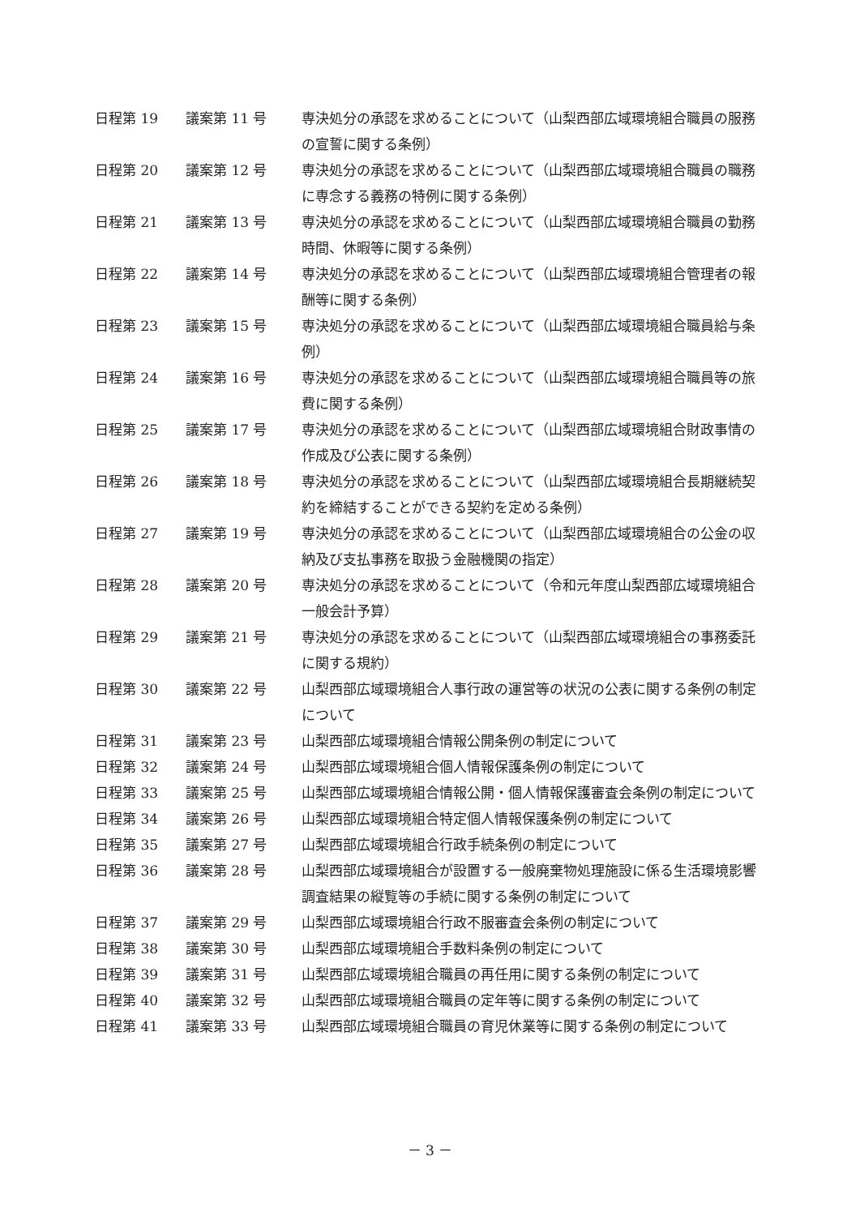| 日程第 19 | 議案第 11 号 | 専決処分の承認を求めることについて（山梨西部広域環境組合職員の服務の宣誓に関する条例） |
| 日程第 20 | 議案第 12 号 | 専決処分の承認を求めることについて（山梨西部広域環境組合職員の職務に専念する義務の特例に関する条例） |
| 日程第 21 | 議案第 13 号 | 専決処分の承認を求めることについて（山梨西部広域環境組合職員の勤務時間、休暇等に関する条例） |
| 日程第 22 | 議案第 14 号 | 専決処分の承認を求めることについて（山梨西部広域環境組合管理者の報酬等に関する条例） |
| 日程第 23 | 議案第 15 号 | 専決処分の承認を求めることについて（山梨西部広域環境組合職員給与条例） |
| 日程第 24 | 議案第 16 号 | 専決処分の承認を求めることについて（山梨西部広域環境組合職員等の旅費に関する条例） |
| 日程第 25 | 議案第 17 号 | 専決処分の承認を求めることについて（山梨西部広域環境組合財政事情の作成及び公表に関する条例） |
| 日程第 26 | 議案第 18 号 | 専決処分の承認を求めることについて（山梨西部広域環境組合長期継続契約を締結することができる契約を定める条例） |
| 日程第 27 | 議案第 19 号 | 専決処分の承認を求めることについて（山梨西部広域環境組合の公金の収納及び支払事務を取扱う金融機関の指定） |
| 日程第 28 | 議案第 20 号 | 専決処分の承認を求めることについて（令和元年度山梨西部広域環境組合一般会計予算） |
| 日程第 29 | 議案第 21 号 | 専決処分の承認を求めることについて（山梨西部広域環境組合の事務委託に関する規約） |
| 日程第 30 | 議案第 22 号 | 山梨西部広域環境組合人事行政の運営等の状況の公表に関する条例の制定について |
| 日程第 31 | 議案第 23 号 | 山梨西部広域環境組合情報公開条例の制定について |
| 日程第 32 | 議案第 24 号 | 山梨西部広域環境組合個人情報保護条例の制定について |
| 日程第 33 | 議案第 25 号 | 山梨西部広域環境組合情報公開・個人情報保護審査会条例の制定について |
| 日程第 34 | 議案第 26 号 | 山梨西部広域環境組合特定個人情報保護条例の制定について |
| 日程第 35 | 議案第 27 号 | 山梨西部広域環境組合行政手続条例の制定について |
| 日程第 36 | 議案第 28 号 | 山梨西部広域環境組合が設置する一般廃棄物処理施設に係る生活環境影響調査結果の縦覧等の手続に関する条例の制定について |
| 日程第 37 | 議案第 29 号 | 山梨西部広域環境組合行政不服審査会条例の制定について |
| 日程第 38 | 議案第 30 号 | 山梨西部広域環境組合手数料条例の制定について |
| 日程第 39 | 議案第 31 号 | 山梨西部広域環境組合職員の再任用に関する条例の制定について |
| 日程第 40 | 議案第 32 号 | 山梨西部広域環境組合職員の定年等に関する条例の制定について |
| 日程第 41 | 議案第 33 号 | 山梨西部広域環境組合職員の育児休業等に関する条例の制定について |
－ 3 －